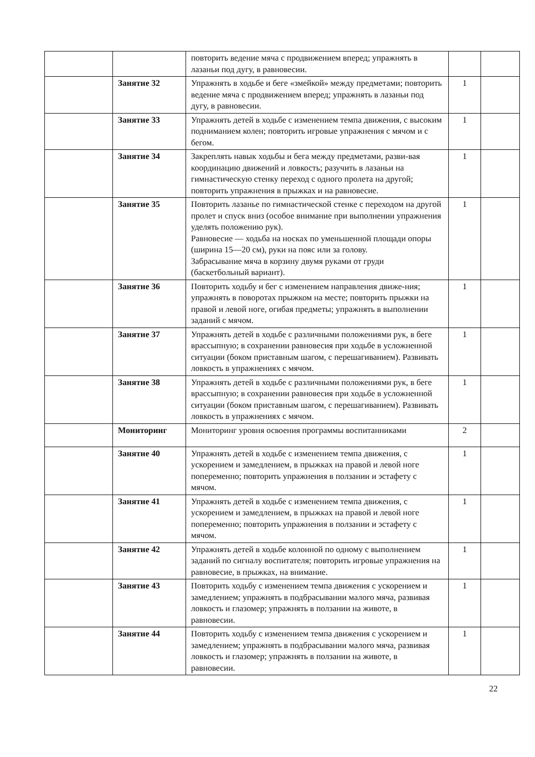| | | повторить ведение мяча с продвижением вперед; упражнять в лазаньи под дугу, в равновесии. | | |
| | Занятие 32 | Упражнять в ходьбе и беге «змейкой» между предметами; повторить ведение мяча с продвижением вперед; упражнять в лазаньи под дугу, в равновесии. | 1 | |
| | Занятие 33 | Упражнять детей в ходьбе с изменением темпа движения, с высоким подниманием колен; повторить игровые упражнения с мячом и с бегом. | 1 | |
| | Занятие 34 | Закреплять навык ходьбы и бега между предметами, разви-вая координацию движений и ловкость; разучить в лазаньи на гимнастическую стенку переход с одного пролета на другой; повторить упражнения в прыжках и на равновесие. | 1 | |
| | Занятие 35 | Повторить лазанье по гимнастической стенке с переходом на другой пролет и спуск вниз (особое внимание при выполнении упражнения уделять положению рук). Равновесие — ходьба на носках по уменьшенной площади опоры (ширина 15—20 см), руки на пояс или за голову. Забрасывание мяча в корзину двумя руками от груди (баскетбольный вариант). | 1 | |
| | Занятие 36 | Повторить ходьбу и бег с изменением направления движе-ния; упражнять в поворотах прыжком на месте; повторить прыжки на правой и левой ноге, огибая предметы; упражнять в выполнении заданий с мячом. | 1 | |
| | Занятие 37 | Упражнять детей в ходьбе с различными положениями рук, в беге врассыпную; в сохранении равновесия при ходьбе в усложненной ситуации (боком приставным шагом, с перешагиванием). Развивать ловкость в упражнениях с мячом. | 1 | |
| | Занятие 38 | Упражнять детей в ходьбе с различными положениями рук, в беге врассыпную; в сохранении равновесия при ходьбе в усложненной ситуации (боком приставным шагом, с перешагиванием). Развивать ловкость в упражнениях с мячом. | 1 | |
| | Мониторинг | Мониторинг уровня освоения программы воспитанниками | 2 | |
| | Занятие 40 | Упражнять детей в ходьбе с изменением темпа движения, с ускорением и замедлением, в прыжках на правой и левой ноге попеременно; повторить упражнения в ползании и эстафету с мячом. | 1 | |
| | Занятие 41 | Упражнять детей в ходьбе с изменением темпа движения, с ускорением и замедлением, в прыжках на правой и левой ноге попеременно; повторить упражнения в ползании и эстафету с мячом. | 1 | |
| | Занятие 42 | Упражнять детей в ходьбе колонной по одному с выполнением заданий по сигналу воспитателя; повторить игровые упражнения на равновесие, в прыжках, на внимание. | 1 | |
| | Занятие 43 | Повторить ходьбу с изменением темпа движения с ускорением и замедлением; упражнять в подбрасывании малого мяча, развивая ловкость и глазомер; упражнять в ползании на животе, в равновесии. | 1 | |
| | Занятие 44 | Повторить ходьбу с изменением темпа движения с ускорением и замедлением; упражнять в подбрасывании малого мяча, развивая ловкость и глазомер; упражнять в ползании на животе, в равновесии. | 1 | |
22